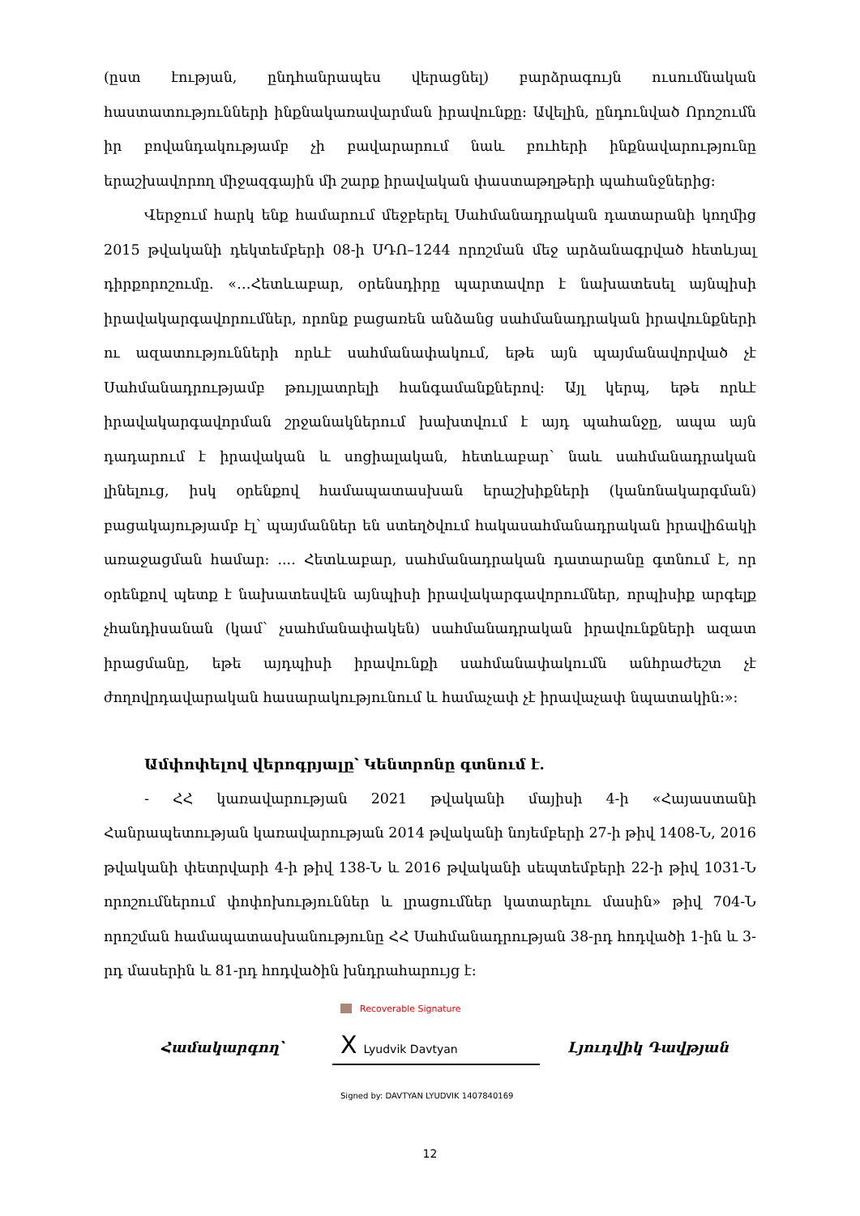(ըստ էության, ընդհանրապես վերացնել) բարձրագույն ուսումնական հաստատությունների ինքնակառավարման իրավունքը։ Ավելին, ընդունված Որոշումն իր բովանդակությամբ չի բավարարում նաև բուհերի ինքնավարությունը երաշխավորող միջազգային մի շարք իրավական փաստաթղթերի պահանջներից։
Վերջում հարկ ենք համարում մեջբերել Սահմանադրական դատարանի կողմից 2015 թվականի դեկտեմբերի 08-ի ՍԴՈ–1244 որոշման մեջ արձանագրված հետևյալ դիրքորոշումը. «…Հետևաբար, օրենսդիրը պարտավոր է նախատեսել այնպիսի իրավակարգավորումներ, որոնք բացառեն անձանց սահմանադրական իրավունքների ու ազատությունների որևէ սահմանափակում, եթե այն պայմանավորված չէ Սահմանադրությամբ թույլատրելի հանգամանքներով։ Այլ կերպ, եթե որևէ իրավակարգավորման շրջանակներում խախտվում է այդ պահանջը, ապա այն դադարում է իրավական և սոցիալական, հետևաբար՝ նաև սահմանադրական լինելուց, իսկ օրենքով համապատասխան երաշխիքների (կանոնակարգման) բացակայությամբ էլ՝ պայմաններ են ստեղծվում հակասահմանադրական իրավիճակի առաջացման համար։ .... Հետևաբար, սահմանադրական դատարանը գտնում է, որ օրենքով պետք է նախատեսվեն այնպիսի իրավակարգավորումներ, որպիսիք արգելք չհանդիսանան (կամ՝ չսահմանափակեն) սահմանադրական իրավունքների ազատ իրացմանը, եթե այդպիսի իրավունքի սահմանափակումն անհրաժեշտ չէ ժողովրդավարական հասարակությունում և համաչափ չէ իրավաչափ նպատակին։»։
Ամփոփելով վերոգրյալը՝ Կենտրոնը գտնում է.
- ՀՀ կառավարության 2021 թվականի մայիսի 4-ի «Հայաստանի Հանրապետության կառավարության 2014 թվականի նոյեմբերի 27-ի թիվ 1408-Ն, 2016 թվականի փետրվարի 4-ի թիվ 138-Ն և 2016 թվականի սեպտեմբերի 22-ի թիվ 1031-Ն որոշումներում փոփոխություններ և լրացումներ կատարելու մասին» թիվ 704-Ն որոշման համապատասխանությունը ՀՀ Սահմանադրության 38-րդ հոդվածի 1-ին և 3-րդ մասերին և 81-րդ հոդվածին խնդրահարույց է։
Recoverable Signature
Համակարգող՝
X Lyudvik Davtyan
Լյուդվիկ Դավթյան
Signed by: DAVTYAN LYUDVIK 1407840169
12